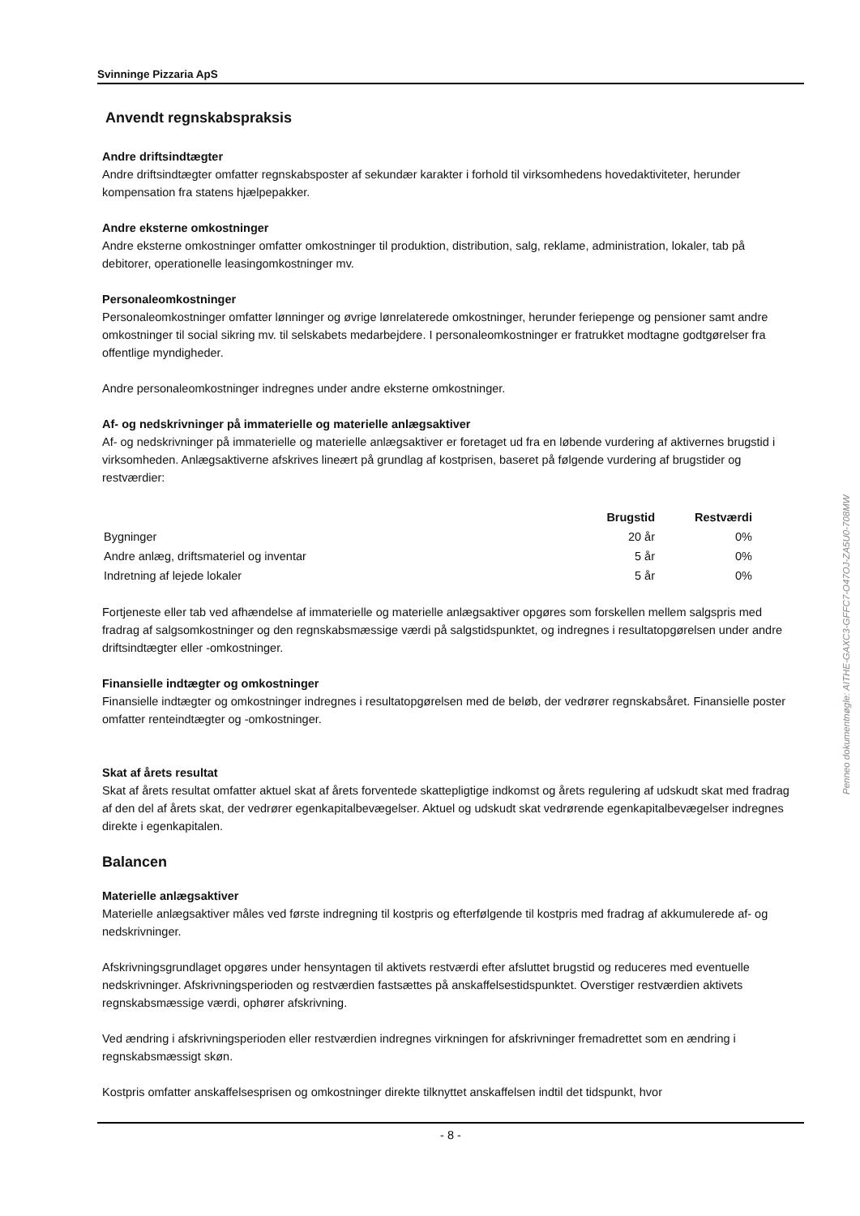Svinninge Pizzaria ApS
Anvendt regnskabspraksis
Andre driftsindtægter
Andre driftsindtægter omfatter regnskabsposter af sekundær karakter i forhold til virksomhedens hovedaktiviteter, herunder kompensation fra statens hjælpepakker.
Andre eksterne omkostninger
Andre eksterne omkostninger omfatter omkostninger til produktion, distribution, salg, reklame, administration, lokaler, tab på debitorer, operationelle leasingomkostninger mv.
Personaleomkostninger
Personaleomkostninger omfatter lønninger og øvrige lønrelaterede omkostninger, herunder feriepenge og pensioner samt andre omkostninger til social sikring mv. til selskabets medarbejdere. I personaleomkostninger er fratrukket modtagne godtgørelser fra offentlige myndigheder.
Andre personaleomkostninger indregnes under andre eksterne omkostninger.
Af- og nedskrivninger på immaterielle og materielle anlægsaktiver
Af- og nedskrivninger på immaterielle og materielle anlægsaktiver er foretaget ud fra en løbende vurdering af aktivernes brugstid i virksomheden. Anlægsaktiverne afskrives lineært på grundlag af kostprisen, baseret på følgende vurdering af brugstider og restværdier:
| | Brugstid | Restværdi |
| --- | --- | --- |
| Bygninger | 20 år | 0% |
| Andre anlæg, driftsmateriel og inventar | 5 år | 0% |
| Indretning af lejede lokaler | 5 år | 0% |
Fortjeneste eller tab ved afhændelse af immaterielle og materielle anlægsaktiver opgøres som forskellen mellem salgspris med fradrag af salgsomkostninger og den regnskabsmæssige værdi på salgstidspunktet, og indregnes i resultatopgørelsen under andre driftsindtægter eller -omkostninger.
Finansielle indtægter og omkostninger
Finansielle indtægter og omkostninger indregnes i resultatopgørelsen med de beløb, der vedrører regnskabsåret. Finansielle poster omfatter renteindtægter og -omkostninger.
Skat af årets resultat
Skat af årets resultat omfatter aktuel skat af årets forventede skattepligtige indkomst og årets regulering af udskudt skat med fradrag af den del af årets skat, der vedrører egenkapitalbevægelser. Aktuel og udskudt skat vedrørende egenkapitalbevægelser indregnes direkte i egenkapitalen.
Balancen
Materielle anlægsaktiver
Materielle anlægsaktiver måles ved første indregning til kostpris og efterfølgende til kostpris med fradrag af akkumulerede af- og nedskrivninger.
Afskrivningsgrundlaget opgøres under hensyntagen til aktivets restværdi efter afsluttet brugstid og reduceres med eventuelle nedskrivninger. Afskrivningsperioden og restværdien fastsættes på anskaffelsestidspunktet. Overstiger restværdien aktivets regnskabsmæssige værdi, ophører afskrivning.
Ved ændring i afskrivningsperioden eller restværdien indregnes virkningen for afskrivninger fremadrettet som en ændring i regnskabsmæssigt skøn.
Kostpris omfatter anskaffelsesprisen og omkostninger direkte tilknyttet anskaffelsen indtil det tidspunkt, hvor
- 8 -
Penneo dokumentnøgle: AITHE-GAXC3-GFFC7-O47OJ-ZA5U0-708MW